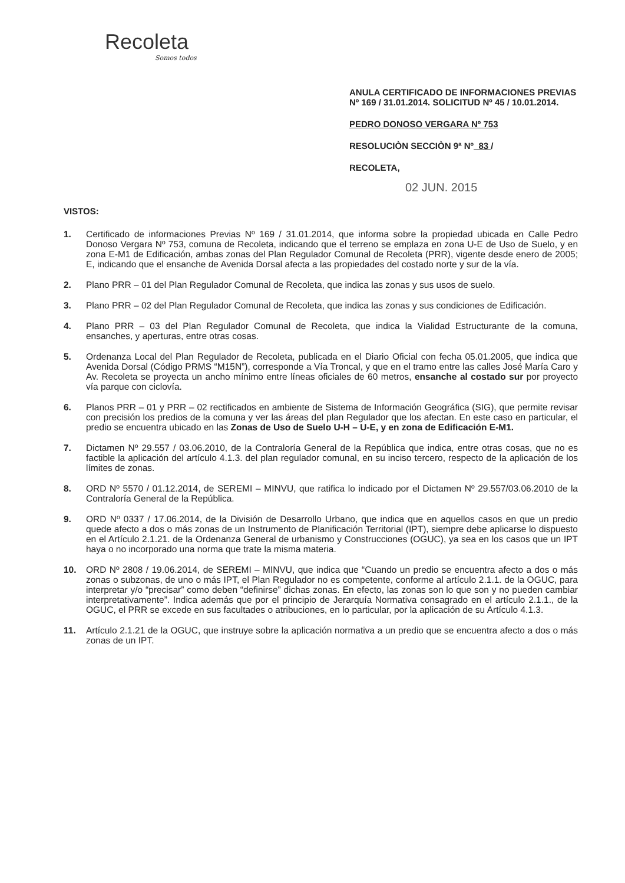Recoleta
Somos todos
ANULA CERTIFICADO DE INFORMACIONES PREVIAS Nº 169 / 31.01.2014. SOLICITUD Nº 45 / 10.01.2014.
PEDRO DONOSO VERGARA Nº 753
RESOLUCIÒN SECCIÒN 9ª Nº 83 /
RECOLETA,
02 JUN. 2015
VISTOS:
1. Certificado de informaciones Previas Nº 169 / 31.01.2014, que informa sobre la propiedad ubicada en Calle Pedro Donoso Vergara Nº 753, comuna de Recoleta, indicando que el terreno se emplaza en zona U-E de Uso de Suelo, y en zona E-M1 de Edificación, ambas zonas del Plan Regulador Comunal de Recoleta (PRR), vigente desde enero de 2005; E, indicando que el ensanche de Avenida Dorsal afecta a las propiedades del costado norte y sur de la vía.
2. Plano PRR – 01 del Plan Regulador Comunal de Recoleta, que indica las zonas y sus usos de suelo.
3. Plano PRR – 02 del Plan Regulador Comunal de Recoleta, que indica las zonas y sus condiciones de Edificación.
4. Plano PRR – 03 del Plan Regulador Comunal de Recoleta, que indica la Vialidad Estructurante de la comuna, ensanches, y aperturas, entre otras cosas.
5. Ordenanza Local del Plan Regulador de Recoleta, publicada en el Diario Oficial con fecha 05.01.2005, que indica que Avenida Dorsal (Código PRMS “M15N”), corresponde a Vía Troncal, y que en el tramo entre las calles José María Caro y Av. Recoleta se proyecta un ancho mínimo entre líneas oficiales de 60 metros, ensanche al costado sur por proyecto vía parque con ciclovía.
6. Planos PRR – 01 y PRR – 02 rectificados en ambiente de Sistema de Información Geográfica (SIG), que permite revisar con precisión los predios de la comuna y ver las áreas del plan Regulador que los afectan. En este caso en particular, el predio se encuentra ubicado en las Zonas de Uso de Suelo U-H – U-E, y en zona de Edificación E-M1.
7. Dictamen Nº 29.557 / 03.06.2010, de la Contraloría General de la República que indica, entre otras cosas, que no es factible la aplicación del artículo 4.1.3. del plan regulador comunal, en su inciso tercero, respecto de la aplicación de los límites de zonas.
8. ORD Nº 5570 / 01.12.2014, de SEREMI – MINVU, que ratifica lo indicado por el Dictamen Nº 29.557/03.06.2010 de la Contraloría General de la República.
9. ORD Nº 0337 / 17.06.2014, de la División de Desarrollo Urbano, que indica que en aquellos casos en que un predio quede afecto a dos o más zonas de un Instrumento de Planificación Territorial (IPT), siempre debe aplicarse lo dispuesto en el Artículo 2.1.21. de la Ordenanza General de urbanismo y Construcciones (OGUC), ya sea en los casos que un IPT haya o no incorporado una norma que trate la misma materia.
10. ORD Nº 2808 / 19.06.2014, de SEREMI – MINVU, que indica que “Cuando un predio se encuentra afecto a dos o más zonas o subzonas, de uno o más IPT, el Plan Regulador no es competente, conforme al artículo 2.1.1. de la OGUC, para interpretar y/o “precisar” como deben “definirse” dichas zonas. En efecto, las zonas son lo que son y no pueden cambiar interpretativamente”. Indica además que por el principio de Jerarquía Normativa consagrado en el artículo 2.1.1., de la OGUC, el PRR se excede en sus facultades o atribuciones, en lo particular, por la aplicación de su Artículo 4.1.3.
11. Artículo 2.1.21 de la OGUC, que instruye sobre la aplicación normativa a un predio que se encuentra afecto a dos o más zonas de un IPT.